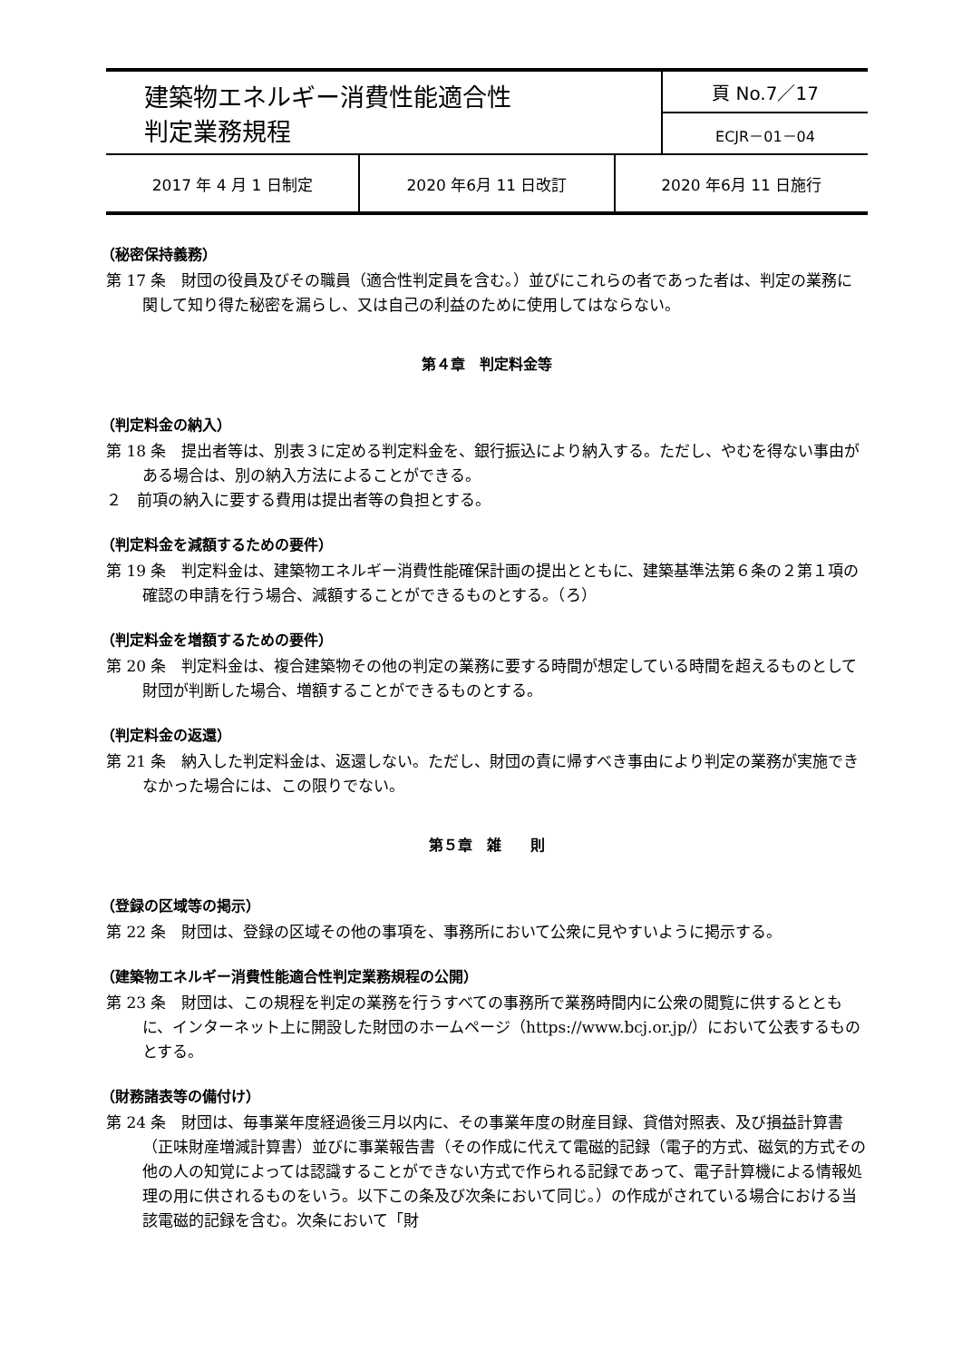| 建築物エネルギー消費性能適合性 判定業務規程 | 頁 No.7／17 |
| | ECJR－01－04 |
| 2017 年 4 月 1 日制定 | 2020 年6月 11 日改訂 | 2020 年6月 11 日施行 |
（秘密保持義務）
第 17 条　財団の役員及びその職員（適合性判定員を含む。）並びにこれらの者であった者は、判定の業務に関して知り得た秘密を漏らし、又は自己の利益のために使用してはならない。
第４章　判定料金等
（判定料金の納入）
第 18 条　提出者等は、別表３に定める判定料金を、銀行振込により納入する。ただし、やむを得ない事由がある場合は、別の納入方法によることができる。
２　前項の納入に要する費用は提出者等の負担とする。
（判定料金を減額するための要件）
第 19 条　判定料金は、建築物エネルギー消費性能確保計画の提出とともに、建築基準法第６条の２第１項の確認の申請を行う場合、減額することができるものとする。（ろ）
（判定料金を増額するための要件）
第 20 条　判定料金は、複合建築物その他の判定の業務に要する時間が想定している時間を超えるものとして財団が判断した場合、増額することができるものとする。
（判定料金の返還）
第 21 条　納入した判定料金は、返還しない。ただし、財団の責に帰すべき事由により判定の業務が実施できなかった場合には、この限りでない。
第５章　雑　　則
（登録の区域等の掲示）
第 22 条　財団は、登録の区域その他の事項を、事務所において公衆に見やすいように掲示する。
（建築物エネルギー消費性能適合性判定業務規程の公開）
第 23 条　財団は、この規程を判定の業務を行うすべての事務所で業務時間内に公衆の閲覧に供するとともに、インターネット上に開設した財団のホームページ（https://www.bcj.or.jp/）において公表するものとする。
（財務諸表等の備付け）
第 24 条　財団は、毎事業年度経過後三月以内に、その事業年度の財産目録、貸借対照表、及び損益計算書（正味財産増減計算書）並びに事業報告書（その作成に代えて電磁的記録（電子的方式、磁気的方式その他の人の知覚によっては認識することができない方式で作られる記録であって、電子計算機による情報処理の用に供されるものをいう。以下この条及び次条において同じ。）の作成がされている場合における当該電磁的記録を含む。次条において「財